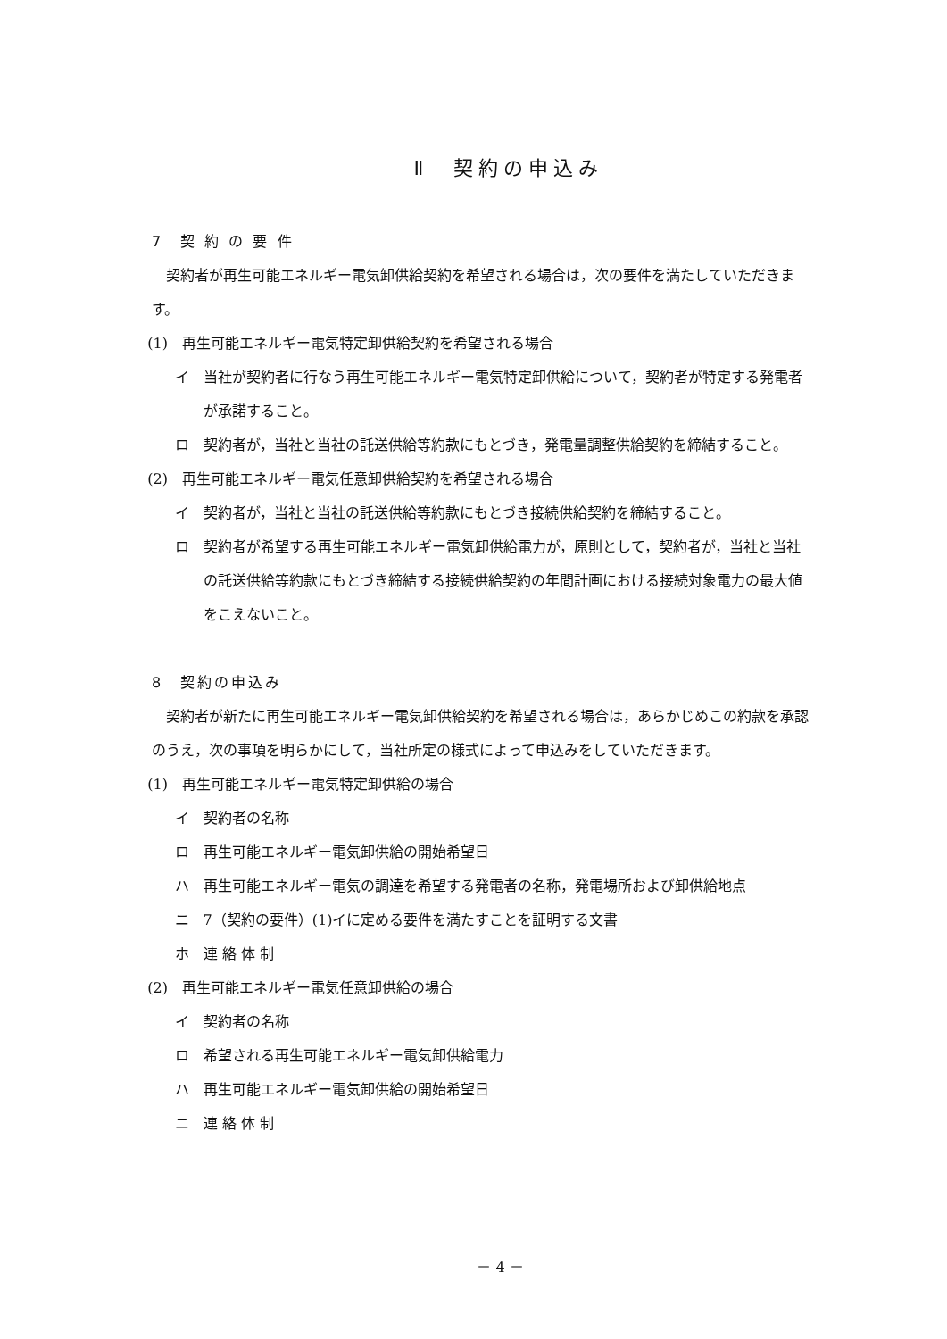Ⅱ　契約の申込み
7　契 約 の 要 件
契約者が再生可能エネルギー電気卸供給契約を希望される場合は，次の要件を満たしていただきます。
(1)　再生可能エネルギー電気特定卸供給契約を希望される場合
イ　当社が契約者に行なう再生可能エネルギー電気特定卸供給について，契約者が特定する発電者が承諾すること。
ロ　契約者が，当社と当社の託送供給等約款にもとづき，発電量調整供給契約を締結すること。
(2)　再生可能エネルギー電気任意卸供給契約を希望される場合
イ　契約者が，当社と当社の託送供給等約款にもとづき接続供給契約を締結すること。
ロ　契約者が希望する再生可能エネルギー電気卸供給電力が，原則として，契約者が，当社と当社の託送供給等約款にもとづき締結する接続供給契約の年間計画における接続対象電力の最大値をこえないこと。
8　契約の申込み
契約者が新たに再生可能エネルギー電気卸供給契約を希望される場合は，あらかじめこの約款を承認のうえ，次の事項を明らかにして，当社所定の様式によって申込みをしていただきます。
(1)　再生可能エネルギー電気特定卸供給の場合
イ　契約者の名称
ロ　再生可能エネルギー電気卸供給の開始希望日
ハ　再生可能エネルギー電気の調達を希望する発電者の名称，発電場所および卸供給地点
ニ　7（契約の要件）(1)イに定める要件を満たすことを証明する文書
ホ　連 絡 体 制
(2)　再生可能エネルギー電気任意卸供給の場合
イ　契約者の名称
ロ　希望される再生可能エネルギー電気卸供給電力
ハ　再生可能エネルギー電気卸供給の開始希望日
ニ　連 絡 体 制
－ 4 －